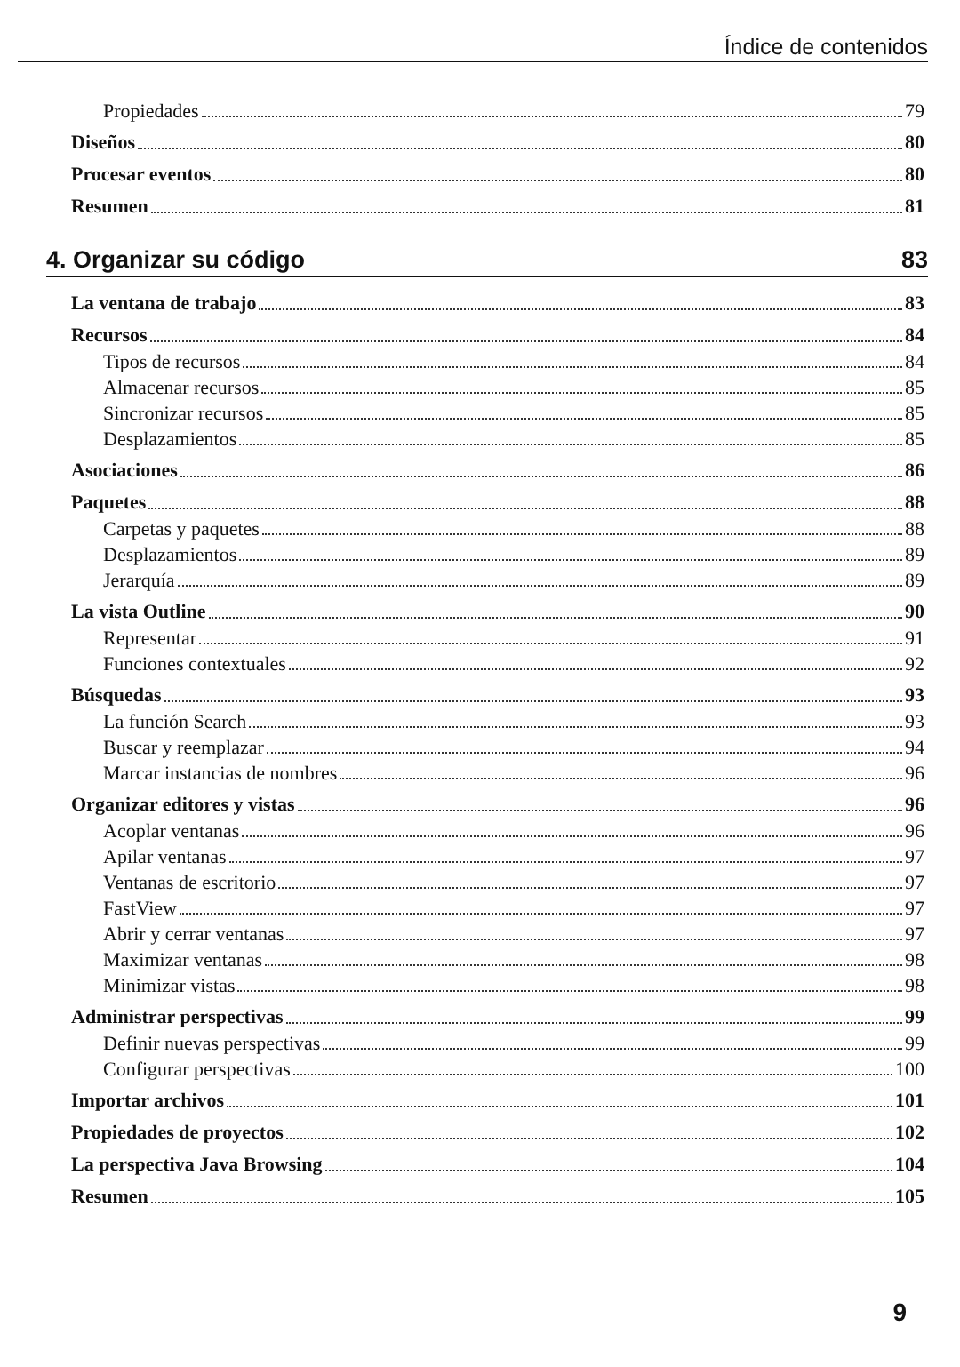Índice de contenidos
Propiedades 79
Diseños 80
Procesar eventos 80
Resumen 81
4. Organizar su código 83
La ventana de trabajo 83
Recursos 84
Tipos de recursos 84
Almacenar recursos 85
Sincronizar recursos 85
Desplazamientos 85
Asociaciones 86
Paquetes 88
Carpetas y paquetes 88
Desplazamientos 89
Jerarquía 89
La vista Outline 90
Representar 91
Funciones contextuales 92
Búsquedas 93
La función Search 93
Buscar y reemplazar 94
Marcar instancias de nombres 96
Organizar editores y vistas 96
Acoplar ventanas 96
Apilar ventanas 97
Ventanas de escritorio 97
FastView 97
Abrir y cerrar ventanas 97
Maximizar ventanas 98
Minimizar vistas 98
Administrar perspectivas 99
Definir nuevas perspectivas 99
Configurar perspectivas 100
Importar archivos 101
Propiedades de proyectos 102
La perspectiva Java Browsing 104
Resumen 105
9